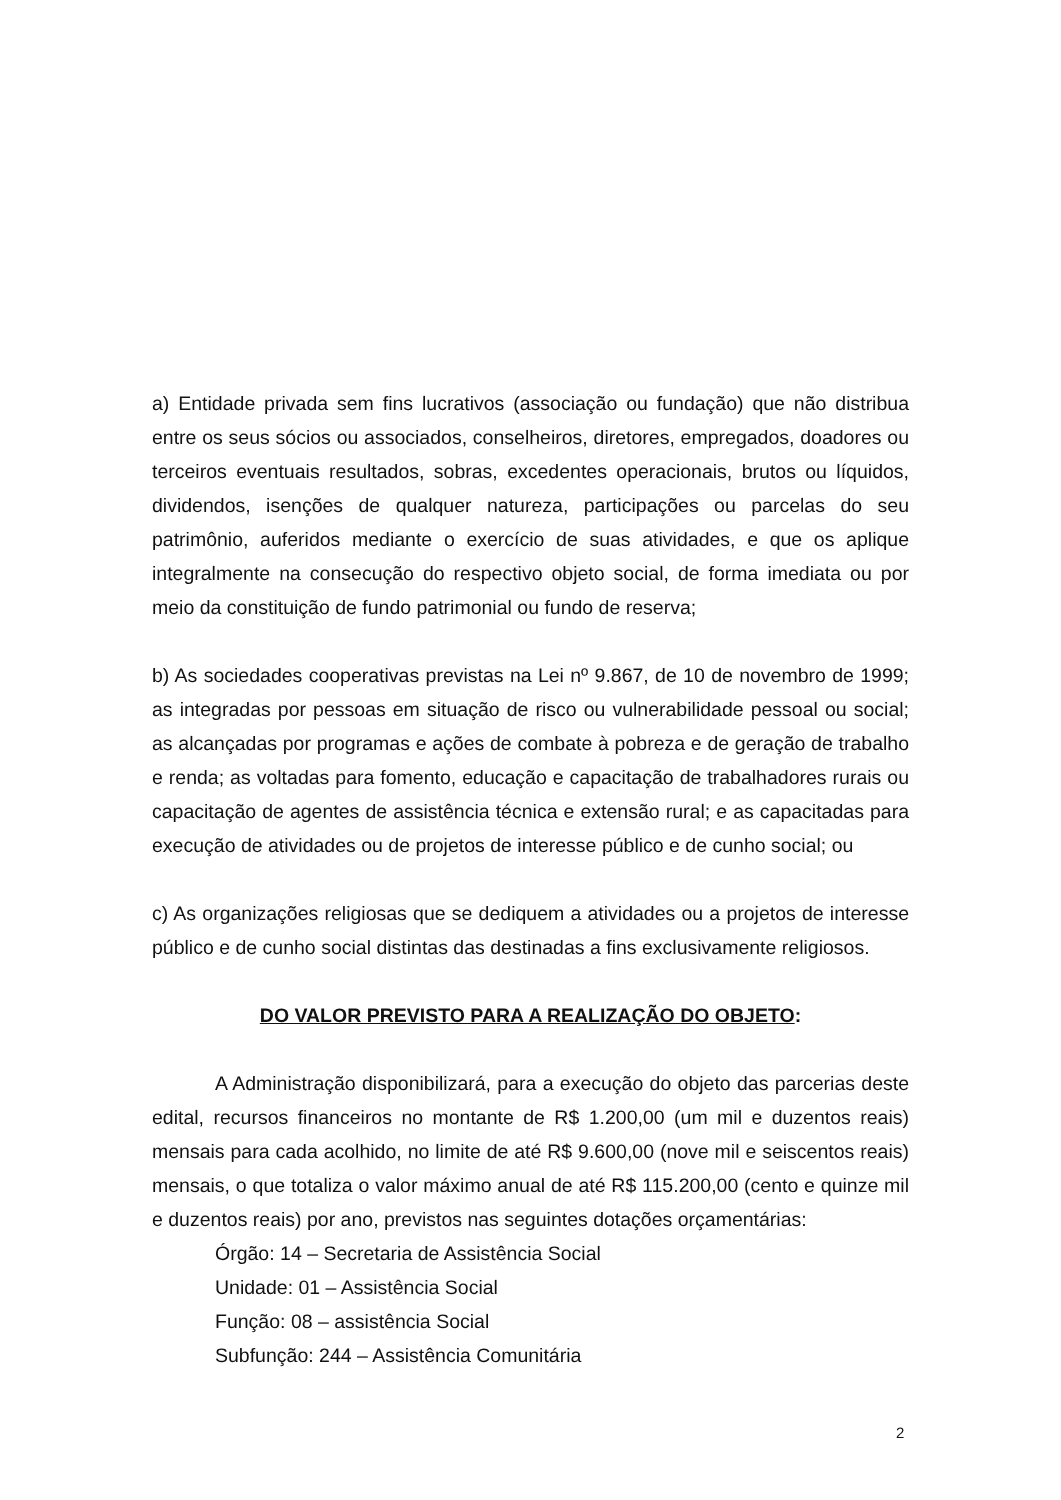a) Entidade privada sem fins lucrativos (associação ou fundação) que não distribua entre os seus sócios ou associados, conselheiros, diretores, empregados, doadores ou terceiros eventuais resultados, sobras, excedentes operacionais, brutos ou líquidos, dividendos, isenções de qualquer natureza, participações ou parcelas do seu patrimônio, auferidos mediante o exercício de suas atividades, e que os aplique integralmente na consecução do respectivo objeto social, de forma imediata ou por meio da constituição de fundo patrimonial ou fundo de reserva;
b) As sociedades cooperativas previstas na Lei nº 9.867, de 10 de novembro de 1999; as integradas por pessoas em situação de risco ou vulnerabilidade pessoal ou social; as alcançadas por programas e ações de combate à pobreza e de geração de trabalho e renda; as voltadas para fomento, educação e capacitação de trabalhadores rurais ou capacitação de agentes de assistência técnica e extensão rural; e as capacitadas para execução de atividades ou de projetos de interesse público e de cunho social; ou
c) As organizações religiosas que se dediquem a atividades ou a projetos de interesse público e de cunho social distintas das destinadas a fins exclusivamente religiosos.
DO VALOR PREVISTO PARA A REALIZAÇÃO DO OBJETO:
A Administração disponibilizará, para a execução do objeto das parcerias deste edital, recursos financeiros no montante de R$ 1.200,00 (um mil e duzentos reais) mensais para cada acolhido, no limite de até R$ 9.600,00 (nove mil e seiscentos reais) mensais, o que totaliza o valor máximo anual de até R$ 115.200,00 (cento e quinze mil e duzentos reais) por ano, previstos nas seguintes dotações orçamentárias:
Órgão: 14 – Secretaria de Assistência Social
Unidade: 01 – Assistência Social
Função: 08 – assistência Social
Subfunção: 244 – Assistência Comunitária
2